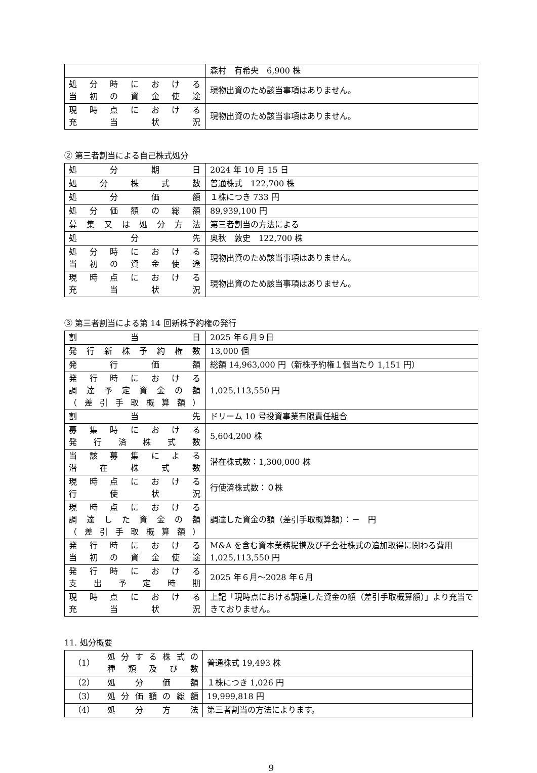| | 森村 有希央 6,900 株 |
| 処分時における 当初の資金使途 | 現物出資のため該当事項はありません。 |
| 現時点における 充当状況 | 現物出資のため該当事項はありません。 |
② 第三者割当による自己株式処分
| 処分期日 | 2024 年 10 月 15 日 |
| 処分株式数 | 普通株式 122,700 株 |
| 処分価額 | １株につき 733 円 |
| 処分価額の総額 | 89,939,100 円 |
| 募集又は処分方法 | 第三者割当の方法による |
| 処分先 | 奥秋 敦史 122,700 株 |
| 処分時における 当初の資金使途 | 現物出資のため該当事項はありません。 |
| 現時点における 充当状況 | 現物出資のため該当事項はありません。 |
③ 第三者割当による第 14 回新株予約権の発行
| 割当日 | 2025 年６月９日 |
| 発行新株予約権数 | 13,000 個 |
| 発行価額 | 総額 14,963,000 円（新株予約権１個当たり 1,151 円） |
| 発行時における 調達予定資金の額 （差引手取概算額） | 1,025,113,550 円 |
| 割当先 | ドリーム 10 号投資事業有限責任組合 |
| 募集時における 発行済株式数 | 5,604,200 株 |
| 当該募集による 潜在株式数 | 潜在株式数：1,300,000 株 |
| 現時点における 行使状況 | 行使済株式数：０株 |
| 現時点における 調達した資金の額 （差引手取概算額） | 調達した資金の額（差引手取概算額）：－ 円 |
| 発行時における 当初の資金使途 | M&A を含む資本業務提携及び子会社株式の追加取得に関わる費用 1,025,113,550 円 |
| 発行時における 支出予定時期 | 2025 年６月～2028 年６月 |
| 現時点における 充当状況 | 上記「現時点における調達した資金の額（差引手取概算額）」より充当できておりません。 |
11. 処分概要
| （1） | 処分する株式の 種類及び数 | 普通株式 19,493 株 |
| （2） | 処分価額 | １株につき 1,026 円 |
| （3） | 処分価額の総額 | 19,999,818 円 |
| （4） | 処分方法 | 第三者割当の方法によります。 |
9